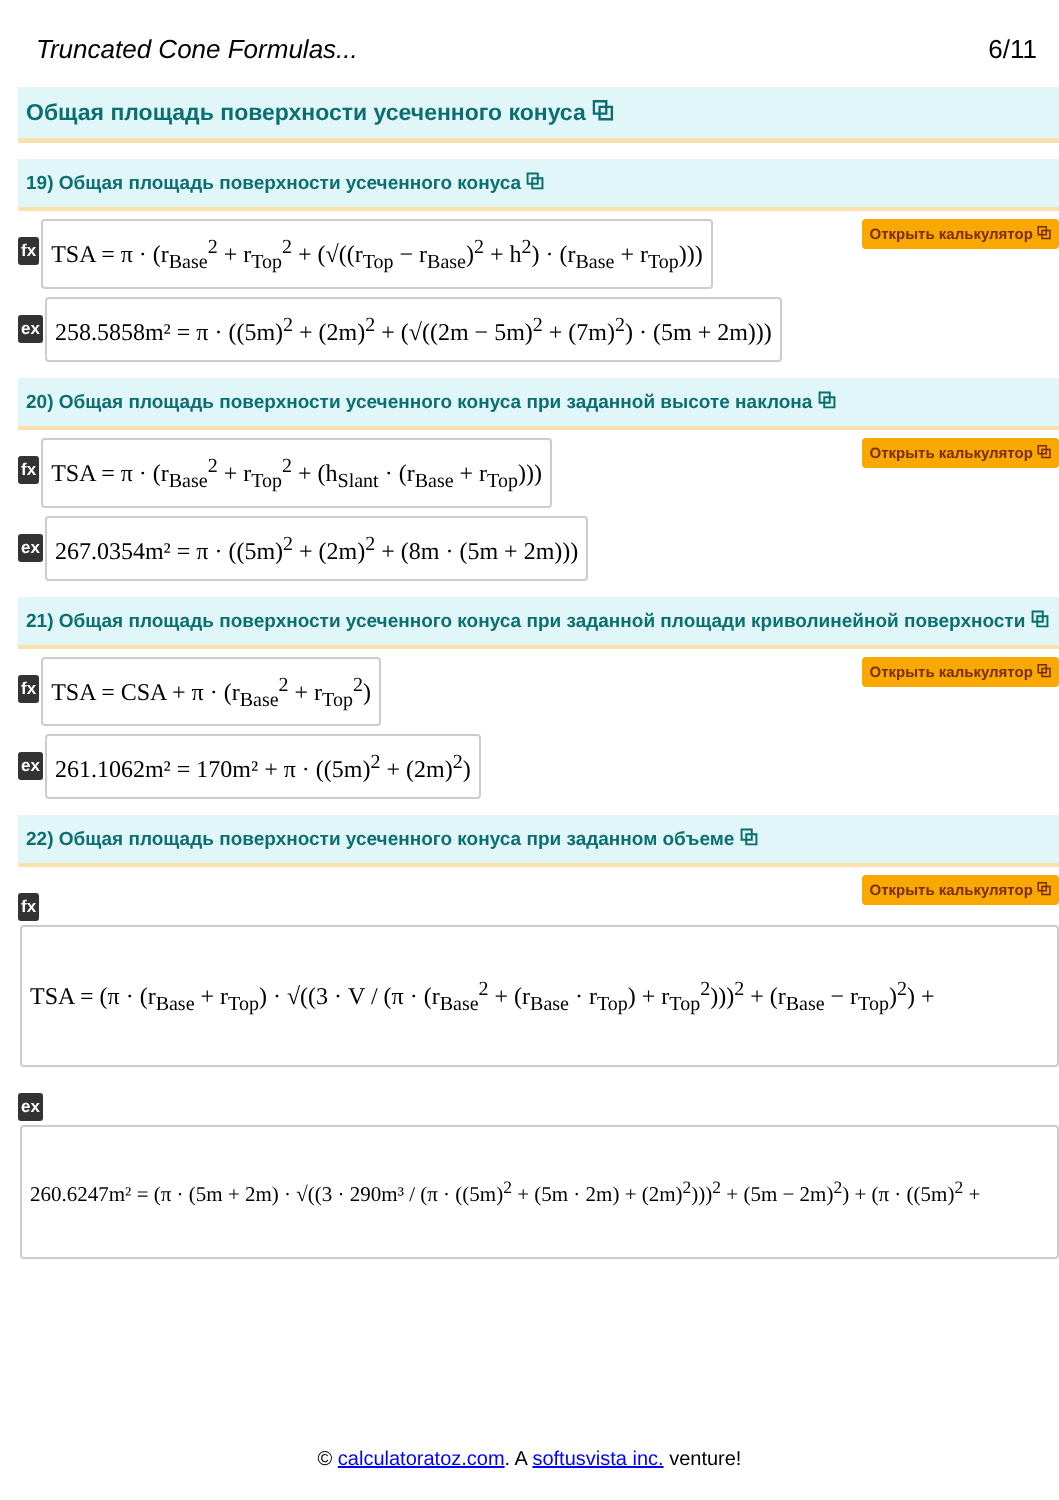Truncated Cone Formulas... 6/11
Общая площадь поверхности усеченного конуса ⧉
19) Общая площадь поверхности усеченного конуса ⧉
fx
TSA = π · (r<sub>Base</sub><sup>2</sup> + r<sub>Top</sub><sup>2</sup> + (√((r<sub>Top</sub> − r<sub>Base</sub>)<sup>2</sup> + h<sup>2</sup>) · (r<sub>Base</sub> + r<sub>Top</sub>)))
Открыть калькулятор ⧉
ex
258.5858m² = π · ((5m)<sup>2</sup> + (2m)<sup>2</sup> + (√((2m − 5m)<sup>2</sup> + (7m)<sup>2</sup>) · (5m + 2m)))
20) Общая площадь поверхности усеченного конуса при заданной высоте наклона ⧉
fx
TSA = π · (r<sub>Base</sub><sup>2</sup> + r<sub>Top</sub><sup>2</sup> + (h<sub>Slant</sub> · (r<sub>Base</sub> + r<sub>Top</sub>)))
Открыть калькулятор ⧉
ex
267.0354m² = π · ((5m)<sup>2</sup> + (2m)<sup>2</sup> + (8m · (5m + 2m)))
21) Общая площадь поверхности усеченного конуса при заданной площади криволинейной поверхности ⧉
fx
TSA = CSA + π · (r<sub>Base</sub><sup>2</sup> + r<sub>Top</sub><sup>2</sup>)
Открыть калькулятор ⧉
ex
261.1062m² = 170m² + π · ((5m)<sup>2</sup> + (2m)<sup>2</sup>)
22) Общая площадь поверхности усеченного конуса при заданном объеме ⧉
fx Открыть калькулятор ⧉
TSA = (π · (r<sub>Base</sub> + r<sub>Top</sub>) · √((3 · V / (π · (r<sub>Base</sub><sup>2</sup> + (r<sub>Base</sub> · r<sub>Top</sub>) + r<sub>Top</sub><sup>2</sup>)))<sup>2</sup> + (r<sub>Base</sub> − r<sub>Top</sub>)<sup>2</sup>) +
ex
260.6247m² = (π · (5m + 2m) · √((3 · 290m³ / (π · ((5m)<sup>2</sup> + (5m · 2m) + (2m)<sup>2</sup>)))<sup>2</sup> + (5m − 2m)<sup>2</sup>) + (π · ((5m)<sup>2</sup> +
© calculatoratoz.com. A softusvista inc. venture!